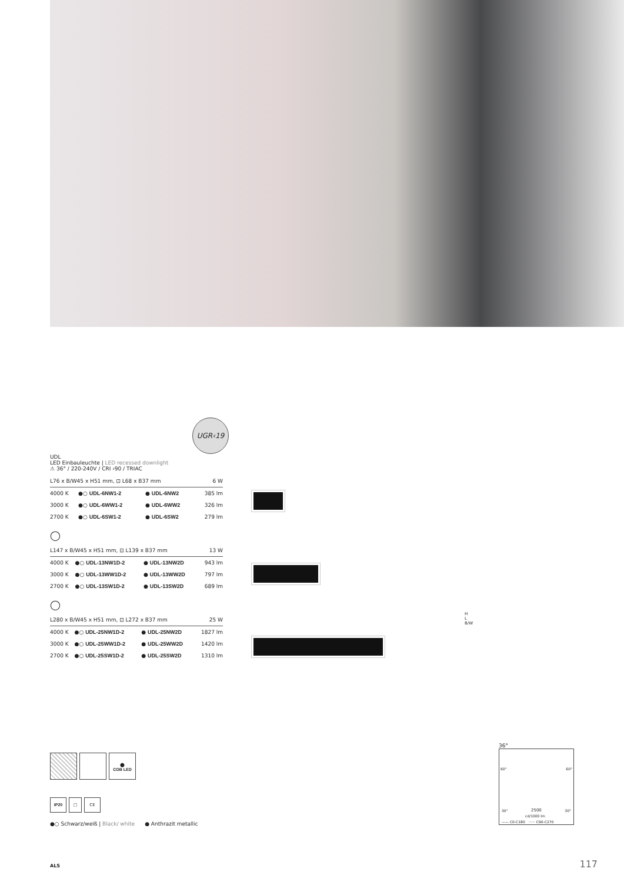UGR‹19
UDL
LED Einbauleuchte | LED recessed downlight
⚠ 36° / 220-240V / CRI ›90 / TRIAC
| L76 x B/W45 x H51 mm, ⊡ L68 x B37 mm | | | 6 W |
| 4000 K | ●○ UDL-6NW1-2 | ● UDL-6NW2 | 385 lm |
| 3000 K | ●○ UDL-6WW1-2 | ● UDL-6WW2 | 326 lm |
| 2700 K | ●○ UDL-6SW1-2 | ● UDL-6SW2 | 279 lm |
◯
| L147 x B/W45 x H51 mm, ⊡ L139 x B37 mm | | | 13 W |
| 4000 K | ●○ UDL-13NW1D-2 | ● UDL-13NW2D | 943 lm |
| 3000 K | ●○ UDL-13WW1D-2 | ● UDL-13WW2D | 797 lm |
| 2700 K | ●○ UDL-13SW1D-2 | ● UDL-13SW2D | 689 lm |
◯
| L280 x B/W45 x H51 mm, ⊡ L272 x B37 mm | | | 25 W |
| 4000 K | ●○ UDL-25NW1D-2 | ● UDL-25NW2D | 1827 lm |
| 3000 K | ●○ UDL-25WW1D-2 | ● UDL-25WW2D | 1420 lm |
| 2700 K | ●○ UDL-25SW1D-2 | ● UDL-25SW2D | 1310 lm |
H
L
B/W
⬤
COB LED
IP20 ▢ CE
●○ Schwarz/weiß | Black/ white ● Anthrazit metallic
36°
60° 60°
30° 2500 30°
cd/1000 lm
—— C0-C180 ······ C90-C270
ALS 117